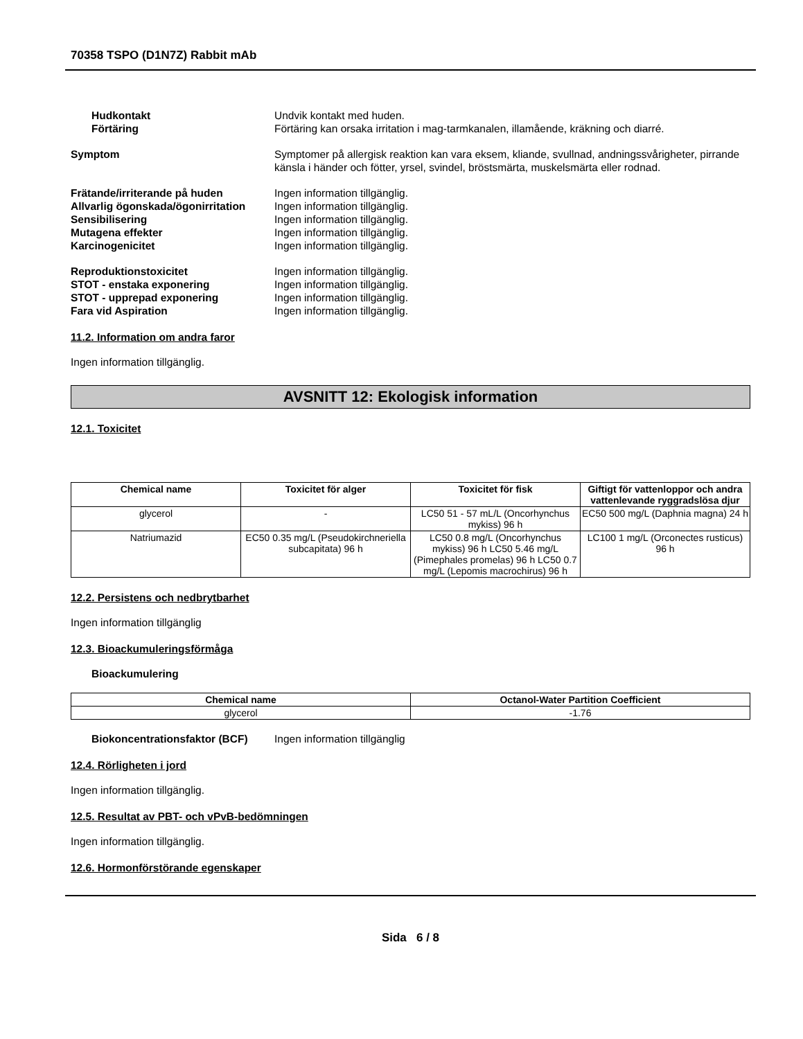70358 TSPO (D1N7Z) Rabbit mAb
Hudkontakt Undvik kontakt med huden.
Förtäring Förtäring kan orsaka irritation i mag-tarmkanalen, illamående, kräkning och diarré.
Symptom Symptomer på allergisk reaktion kan vara eksem, kliande, svullnad, andningssvårigheter, pirrande känsla i händer och fötter, yrsel, svindel, bröstsmärta, muskelsmärta eller rodnad.
Frätande/irriterande på huden Ingen information tillgänglig.
Allvarlig ögonskada/ögonirritation
Ingen information tillgänglig.
Sensibilisering Ingen information tillgänglig.
Mutagena effekter Ingen information tillgänglig.
Karcinogenicitet Ingen information tillgänglig.
Reproduktionstoxicitet Ingen information tillgänglig.
STOT - enstaka exponering Ingen information tillgänglig.
STOT - upprepad exponering Ingen information tillgänglig.
Fara vid Aspiration Ingen information tillgänglig.
11.2. Information om andra faror
Ingen information tillgänglig.
AVSNITT 12: Ekologisk information
12.1. Toxicitet
| Chemical name | Toxicitet för alger | Toxicitet för fisk | Giftigt för vattenloppor och andra vattenlevande ryggradslösa djur |
| --- | --- | --- | --- |
| glycerol | - | LC50 51 - 57 mL/L (Oncorhynchus mykiss) 96 h | EC50 500 mg/L (Daphnia magna) 24 h |
| Natriumazid | EC50 0.35 mg/L (Pseudokirchneriella subcapitata) 96 h | LC50 0.8 mg/L (Oncorhynchus mykiss) 96 h LC50 5.46 mg/L (Pimephales promelas) 96 h LC50 0.7 mg/L (Lepomis macrochirus) 96 h | LC100 1 mg/L (Orconectes rusticus) 96 h |
12.2. Persistens och nedbrytbarhet
Ingen information tillgänglig
12.3. Bioackumuleringsförmåga
Bioackumulering
| Chemical name | Octanol-Water Partition Coefficient |
| --- | --- |
| glycerol | -1.76 |
Biokoncentrationsfaktor (BCF)
Ingen information tillgänglig
12.4. Rörligheten i jord
Ingen information tillgänglig.
12.5. Resultat av PBT- och vPvB-bedömningen
Ingen information tillgänglig.
12.6. Hormonförstörande egenskaper
Sida 6 / 8